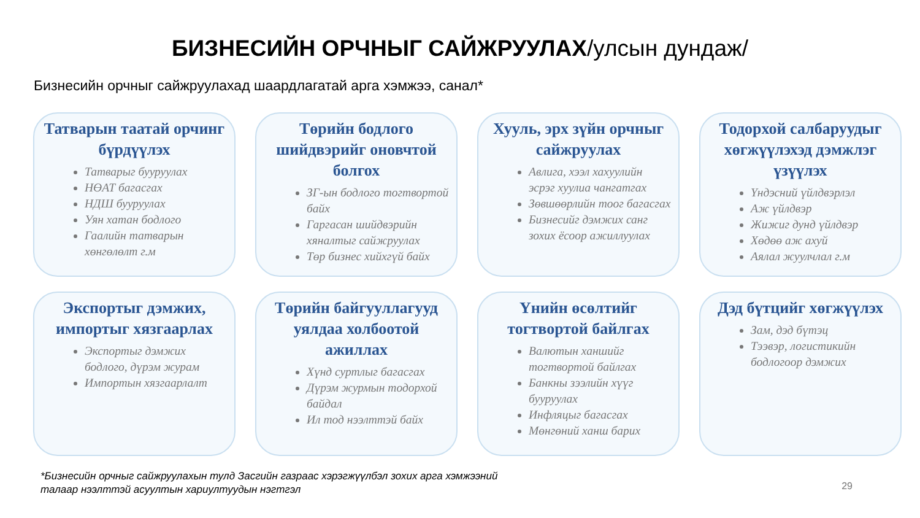БИЗНЕСИЙН ОРЧНЫГ САЙЖРУУЛАХ/улсын дундаж/
Бизнесийн орчныг сайжруулахад шаардлагатай арга хэмжээ, санал*
Татварын таатай орчинг бүрдүүлэх
Татварыг бууруулах
НӨАТ багасгах
НДШ бууруулах
Уян хатан бодлого
Гаалийн татварын хөнгөлөлт г.м
Төрийн бодлого шийдвэрийг оновчтой болгох
ЗГ-ын бодлого тогтвортой байх
Гаргасан шийдвэрийн хяналтыг сайжруулах
Төр бизнес хийхгүй байх
Хууль, эрх зүйн орчныг сайжруулах
Авлига, хээл хахуулийн эсрэг хуулиа чангатгах
Зөвшөөрлийн тоог багасгах
Бизнесийг дэмжих санг зохих ёсоор ажиллуулах
Тодорхой салбаруудыг хөгжүүлэхэд дэмжлэг үзүүлэх
Үндэсний үйлдвэрлэл
Аж үйлдвэр
Жижиг дунд үйлдвэр
Хөдөө аж ахуй
Аялал жуулчлал г.м
Экспортыг дэмжих, импортыг хязгаарлах
Экспортыг дэмжих бодлого, дүрэм журам
Импортын хязгаарлалт
Төрийн байгууллагууд уялдаа холбоотой ажиллах
Хүнд суртлыг багасгах
Дүрэм журмын тодорхой байдал
Ил тод нээлттэй байх
Үнийн өсөлтийг тогтвортой байлгах
Валютын ханшийг тогтвортой байлгах
Банкны зээлийн хүүг бууруулах
Инфляцыг багасгах
Мөнгөний ханш барих
Дэд бүтцийг хөгжүүлэх
Зам, дэд бүтэц
Тээвэр, логистикийн бодлогоор дэмжих
*Бизнесийн орчныг сайжруулахын тулд Засгийн газраас хэрэгжүүлбэл зохих арга хэмжээний талаар нээлттэй асуултын хариултуудын нэгтгэл
29